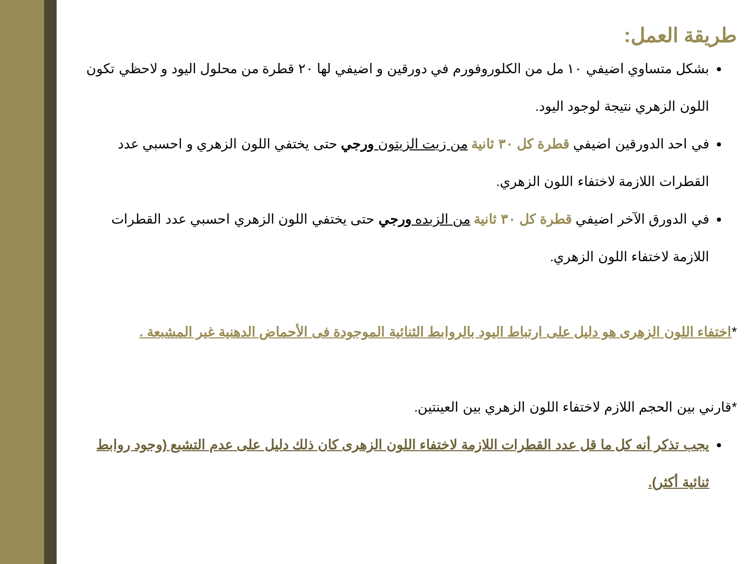طريقة العمل:
بشكل متساوي اضيفي ١٠ مل من الكلوروفورم في دورقين و اضيفي لها ٢٠ قطرة من محلول اليود و لاحظي تكون اللون الزهري نتيجة لوجود اليود.
في احد الدورقين اضيفي قطرة كل ٣٠ ثانية من زيت الزيتون ورجي حتى يختفي اللون الزهري و احسبي عدد القطرات اللازمة لاختفاء اللون الزهري.
في الدورق الآخر اضيفي قطرة كل ٣٠ ثانية من الزبده ورجي حتى يختفي اللون الزهري احسبي عدد القطرات اللازمة لاختفاء اللون الزهري.
*اختفاء اللون الزهرى هو دليل على ارتباط اليود بالروابط الثنائية الموجودة فى الأحماض الدهنية غير المشبعة .
*قارني بين الحجم اللازم لاختفاء اللون الزهري بين العينتين.
يجب تذكر أنه كل ما قل عدد القطرات اللازمة لاختفاء اللون الزهرى كان ذلك دليل على عدم التشبع (وجود روابط ثنائية أكثر).